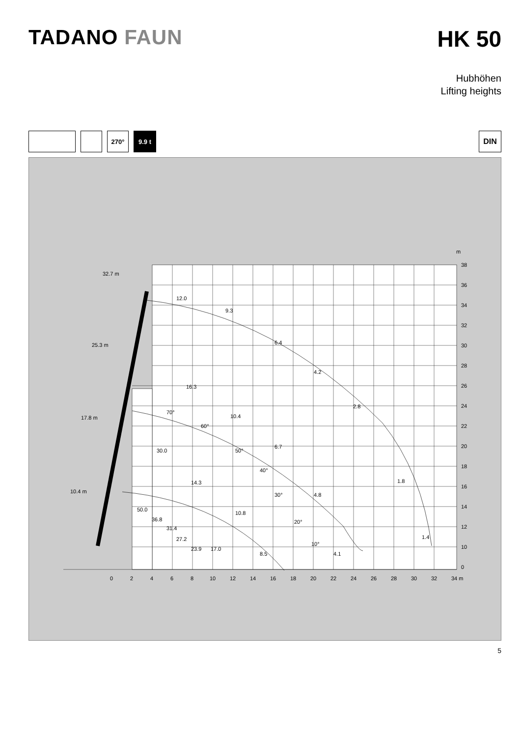TADANO FAUN HK 50
Hubhöhen
Lifting heights
270° 9.9 t
DIN
m
38
36
34
32
30
28
26
24
22
20
18
16
14
12
10
0
0
2
4
6
8
10
12
14
16
18
20
22
24
26
28
30
32
34 m
32.7 m
25.3 m
17.8 m
10.4 m
12.0
9.3
6.4
4.2
2.8
1.8
1.4
16.3
10.4
6.7
4.8
4.1
30.0
14.3
10.8
8.5
17.0
50.0
36.8
31.4
27.2
23.9
70°
60°
50°
40°
30°
20°
10°
5